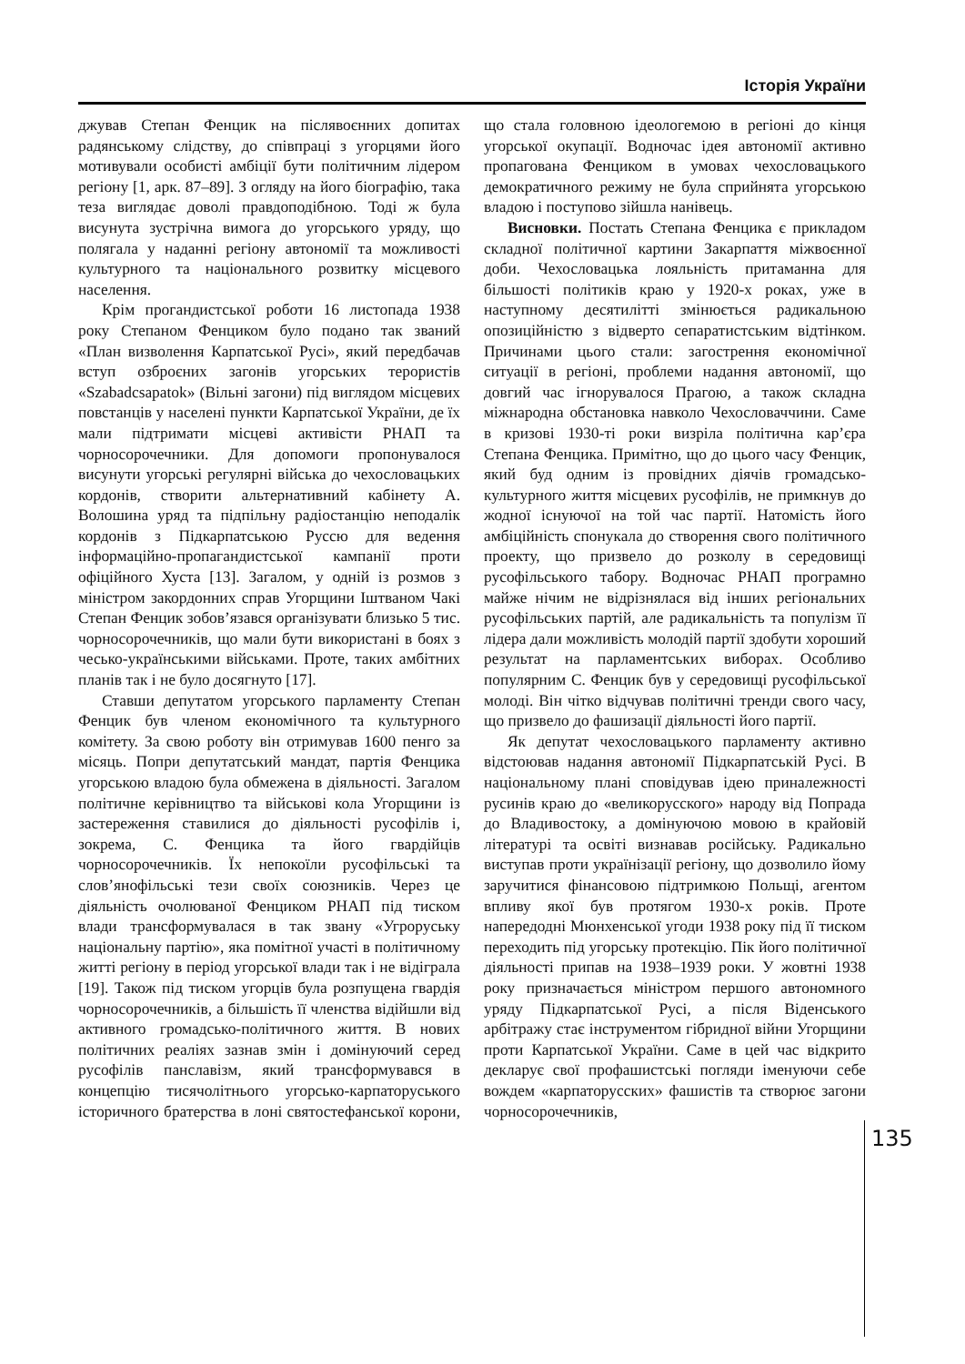Історія України
джував Степан Фенцик на післявоєнних допитах радянському слідству, до співпраці з угорцями його мотивували особисті амбіції бути політичним лідером регіону [1, арк. 87–89]. З огляду на його біографію, така теза виглядає доволі правдоподібною. Тоді ж була висунута зустрічна вимога до угорського уряду, що полягала у наданні регіону автономії та можливості культурного та національного розвитку місцевого населення.
Крім прогандистської роботи 16 листопада 1938 року Степаном Фенциком було подано так званий «План визволення Карпатської Русі», який передбачав вступ озброєних загонів угорських терористів «Szabadcsapatok» (Вільні загони) під виглядом місцевих повстанців у населені пункти Карпатської України, де їх мали підтримати місцеві активісти РНАП та чорносорочечники. Для допомоги пропонувалося висунути угорські регулярні війська до чехословацьких кордонів, створити альтернативний кабінету А. Волошина уряд та підпільну радіостанцію неподалік кордонів з Підкарпатською Руссю для ведення інформаційно-пропагандистської кампанії проти офіційного Хуста [13]. Загалом, у одній із розмов з міністром закордонних справ Угорщини Іштваном Чакі Степан Фенцик зобов’язався організувати близько 5 тис. чорносорочечників, що мали бути використані в боях з чесько-українськими військами. Проте, таких амбітних планів так і не було досягнуто [17].
Ставши депутатом угорського парламенту Степан Фенцик був членом економічного та культурного комітету. За свою роботу він отримував 1600 пенго за місяць. Попри депутатський мандат, партія Фенцика угорською владою була обмежена в діяльності. Загалом політичне керівництво та військові кола Угорщини із застереження ставилися до діяльності русофілів і, зокрема, С. Фенцика та його гвардійців чорносорочечників. Їх непокоїли русофільські та слов’янофільські тези своїх союзників. Через це діяльність очолюваної Фенциком РНАП під тиском влади трансформувалася в так звану «Угроруську національну партію», яка помітної участі в політичному житті регіону в період угорської влади так і не відіграла [19]. Також під тиском угорців була розпущена гвардія чорносорочечників, а більшість її членства відійшли від активного громадсько-політичного життя. В нових політичних реаліях зазнав змін і домінуючий серед русофілів панславізм, який трансформувався в концепцію тисячолітнього угорсько-карпаторуського історичного братерства в лоні святостефанської корони, що стала головною ідеологемою в регіоні до кінця угорської окупації. Водночас ідея автономії активно пропагована Фенциком в умовах чехословацького демократичного режиму не була сприйнята угорською владою і поступово зійшла нанівець.
Висновки. Постать Степана Фенцика є прикладом складної політичної картини Закарпаття міжвоєнної доби. Чехословацька лояльність притаманна для більшості політиків краю у 1920-х роках, уже в наступному десятилітті змінюється радикальною опозиційністю з відверто сепаратистським відтінком. Причинами цього стали: загострення економічної ситуації в регіоні, проблеми надання автономії, що довгий час ігнорувалося Прагою, а також складна міжнародна обстановка навколо Чехословаччини. Саме в кризові 1930-ті роки визріла політична кар’єра Степана Фенцика. Примітно, що до цього часу Фенцик, який буд одним із провідних діячів громадсько-культурного життя місцевих русофілів, не примкнув до жодної існуючої на той час партії. Натомість його амбіційність спонукала до створення свого політичного проекту, що призвело до розколу в середовищі русофільського табору. Водночас РНАП програмно майже нічим не відрізнялася від інших регіональних русофільських партій, але радикальність та популізм її лідера дали можливість молодій партії здобути хороший результат на парламентських виборах. Особливо популярним С. Фенцик був у середовищі русофільської молоді. Він чітко відчував політичні тренди свого часу, що призвело до фашизації діяльності його партії.
Як депутат чехословацького парламенту активно відстоював надання автономії Підкарпатській Русі. В національному плані сповідував ідею приналежності русинів краю до «великорусского» народу від Попрада до Владивостоку, а домінуючою мовою в крайовій літературі та освіті визнавав російську. Радикально виступав проти українізації регіону, що дозволило йому заручитися фінансовою підтримкою Польщі, агентом впливу якої був протягом 1930-х років. Проте напередодні Мюнхенської угоди 1938 року під її тиском переходить під угорську протекцію. Пік його політичної діяльності припав на 1938–1939 роки. У жовтні 1938 року призначається міністром першого автономного уряду Підкарпатської Русі, а після Віденського арбітражу стає інструментом гібридної війни Угорщини проти Карпатської України. Саме в цей час відкрито декларує свої профашистські погляди іменуючи себе вождем «карпаторусских» фашистів та створює загони чорносорочечників,
135